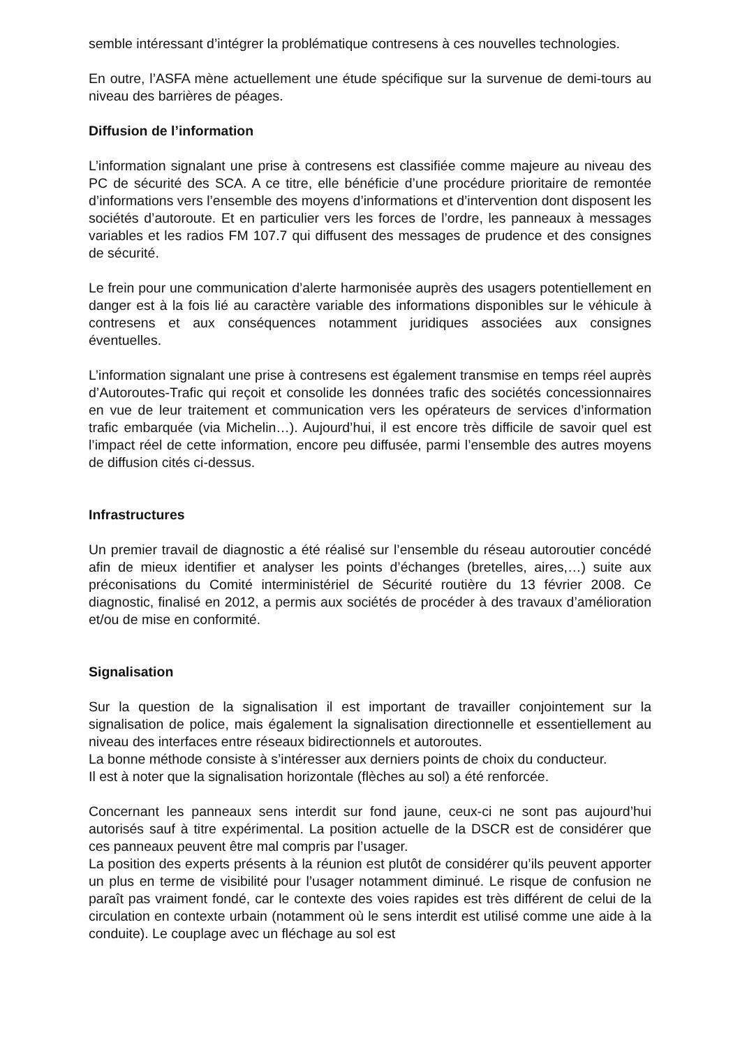semble intéressant d’intégrer la problématique contresens à ces nouvelles technologies.
En outre, l’ASFA mène actuellement une étude spécifique sur la survenue de demi-tours au niveau des barrières de péages.
Diffusion de l’information
L’information signalant une prise à contresens est classifiée comme majeure au niveau des PC de sécurité des SCA. A ce titre, elle bénéficie d’une procédure prioritaire de remontée d’informations vers l’ensemble des moyens d’informations et d’intervention dont disposent les sociétés d’autoroute. Et en particulier vers les forces de l’ordre, les panneaux à messages variables et les radios FM 107.7 qui diffusent des messages de prudence et des consignes de sécurité.
Le frein pour une communication d’alerte harmonisée auprès des usagers potentiellement en danger est à la fois lié au caractère variable des informations disponibles sur le véhicule à contresens et aux conséquences notamment juridiques associées aux consignes éventuelles.
L’information signalant une prise à contresens est également transmise en temps réel auprès d’Autoroutes-Trafic qui reçoit et consolide les données trafic des sociétés concessionnaires en vue de leur traitement et communication vers les opérateurs de services d’information trafic embarquée (via Michelin…). Aujourd’hui, il est encore très difficile de savoir quel est l’impact réel de cette information, encore peu diffusée, parmi l’ensemble des autres moyens de diffusion cités ci-dessus.
Infrastructures
Un premier travail de diagnostic a été réalisé sur l’ensemble du réseau autoroutier concédé afin de mieux identifier et analyser les points d’échanges (bretelles, aires,…) suite aux préconisations du Comité interministériel de Sécurité routière du 13 février 2008. Ce diagnostic, finalisé en 2012, a permis aux sociétés de procéder à des travaux d’amélioration et/ou de mise en conformité.
Signalisation
Sur la question de la signalisation il est important de travailler conjointement sur la signalisation de police, mais également la signalisation directionnelle et essentiellement au niveau des interfaces entre réseaux bidirectionnels et autoroutes.
La bonne méthode consiste à s’intéresser aux derniers points de choix du conducteur.
Il est à noter que la signalisation horizontale (flèches au sol) a été renforcée.
Concernant les panneaux sens interdit sur fond jaune, ceux-ci ne sont pas aujourd’hui autorisés sauf à titre expérimental. La position actuelle de la DSCR est de considérer que ces panneaux peuvent être mal compris par l’usager.
La position des experts présents à la réunion est plutôt de considérer qu’ils peuvent apporter un plus en terme de visibilité pour l’usager notamment diminué. Le risque de confusion ne paraît pas vraiment fondé, car le contexte des voies rapides est très différent de celui de la circulation en contexte urbain (notamment où le sens interdit est utilisé comme une aide à la conduite). Le couplage avec un fléchage au sol est